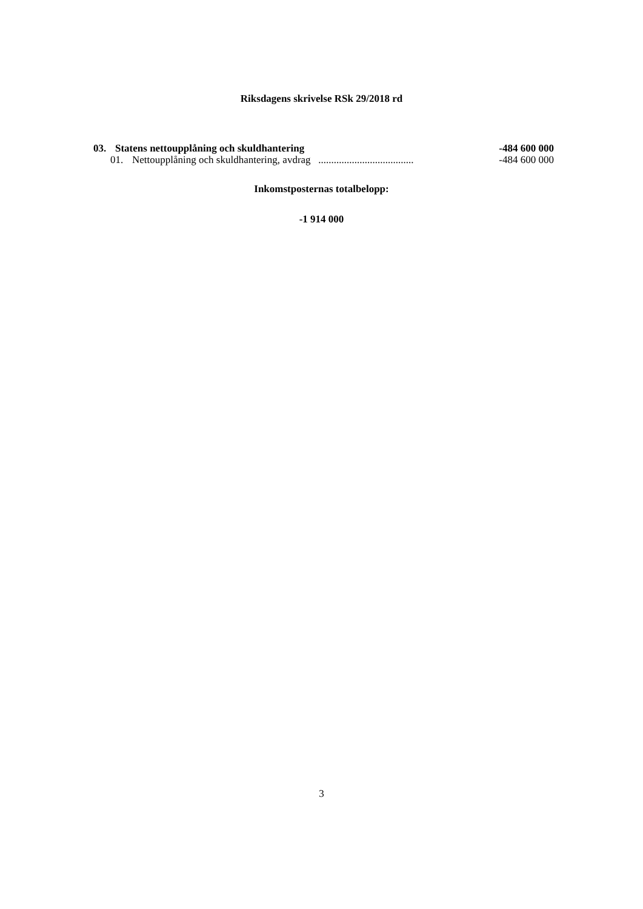Riksdagens skrivelse RSk 29/2018 rd
03. Statens nettoupplåning och skuldhantering -484 600 000
01. Nettoupplåning och skuldhantering, avdrag ..................................... -484 600 000
Inkomstposternas totalbelopp:
-1 914 000
3